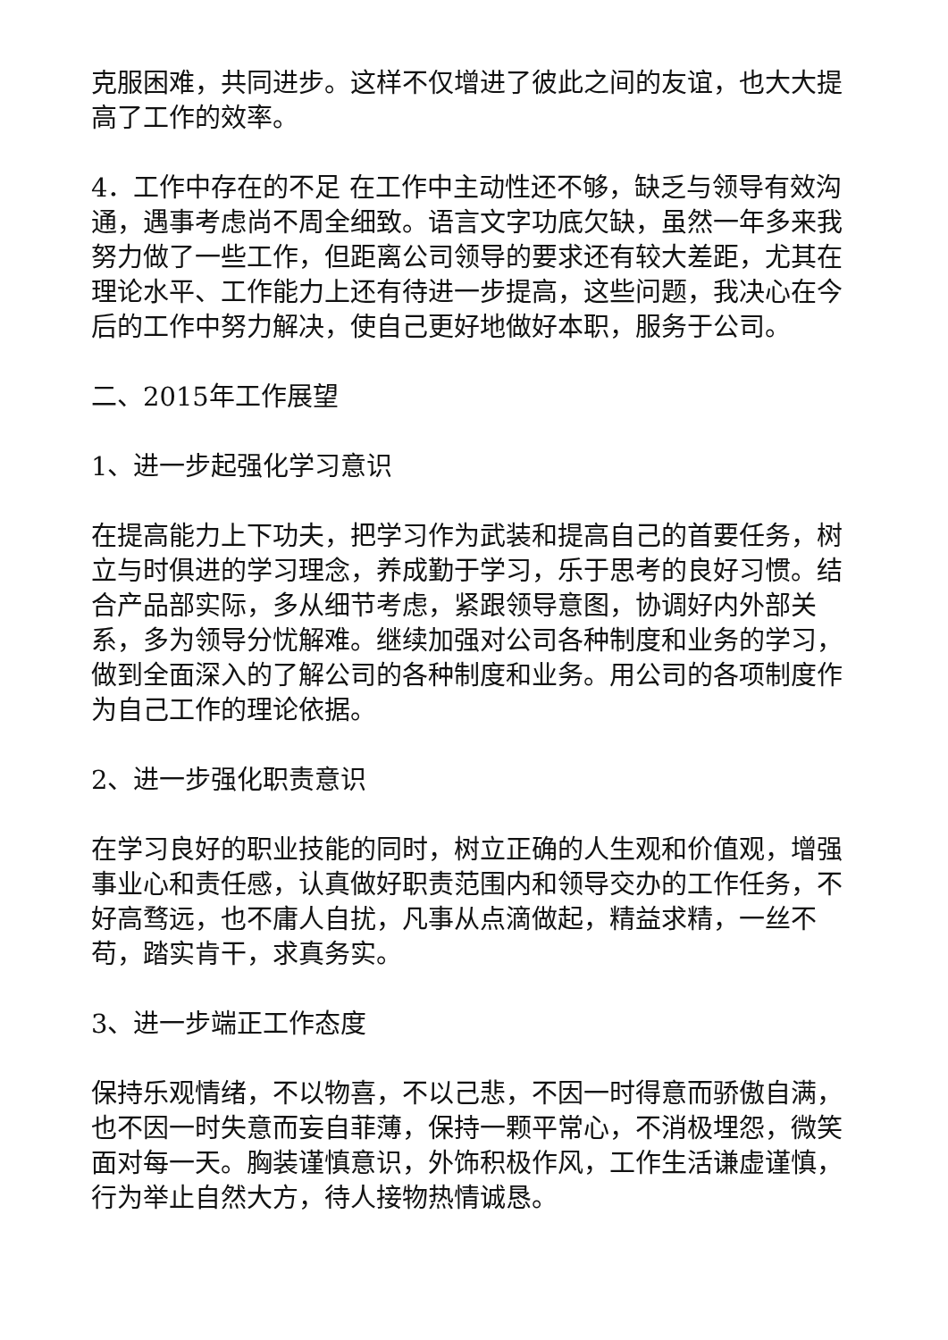克服困难，共同进步。这样不仅增进了彼此之间的友谊，也大大提高了工作的效率。
4．工作中存在的不足 在工作中主动性还不够，缺乏与领导有效沟通，遇事考虑尚不周全细致。语言文字功底欠缺，虽然一年多来我努力做了一些工作，但距离公司领导的要求还有较大差距，尤其在理论水平、工作能力上还有待进一步提高，这些问题，我决心在今后的工作中努力解决，使自己更好地做好本职，服务于公司。
二、2015年工作展望
1、进一步起强化学习意识
在提高能力上下功夫，把学习作为武装和提高自己的首要任务，树立与时俱进的学习理念，养成勤于学习，乐于思考的良好习惯。结合产品部实际，多从细节考虑，紧跟领导意图，协调好内外部关系，多为领导分忧解难。继续加强对公司各种制度和业务的学习，做到全面深入的了解公司的各种制度和业务。用公司的各项制度作为自己工作的理论依据。
2、进一步强化职责意识
在学习良好的职业技能的同时，树立正确的人生观和价值观，增强事业心和责任感，认真做好职责范围内和领导交办的工作任务，不好高骛远，也不庸人自扰，凡事从点滴做起，精益求精，一丝不苟，踏实肯干，求真务实。
3、进一步端正工作态度
保持乐观情绪，不以物喜，不以己悲，不因一时得意而骄傲自满，也不因一时失意而妄自菲薄，保持一颗平常心，不消极埋怨，微笑面对每一天。胸装谨慎意识，外饰积极作风，工作生活谦虚谨慎，行为举止自然大方，待人接物热情诚恳。